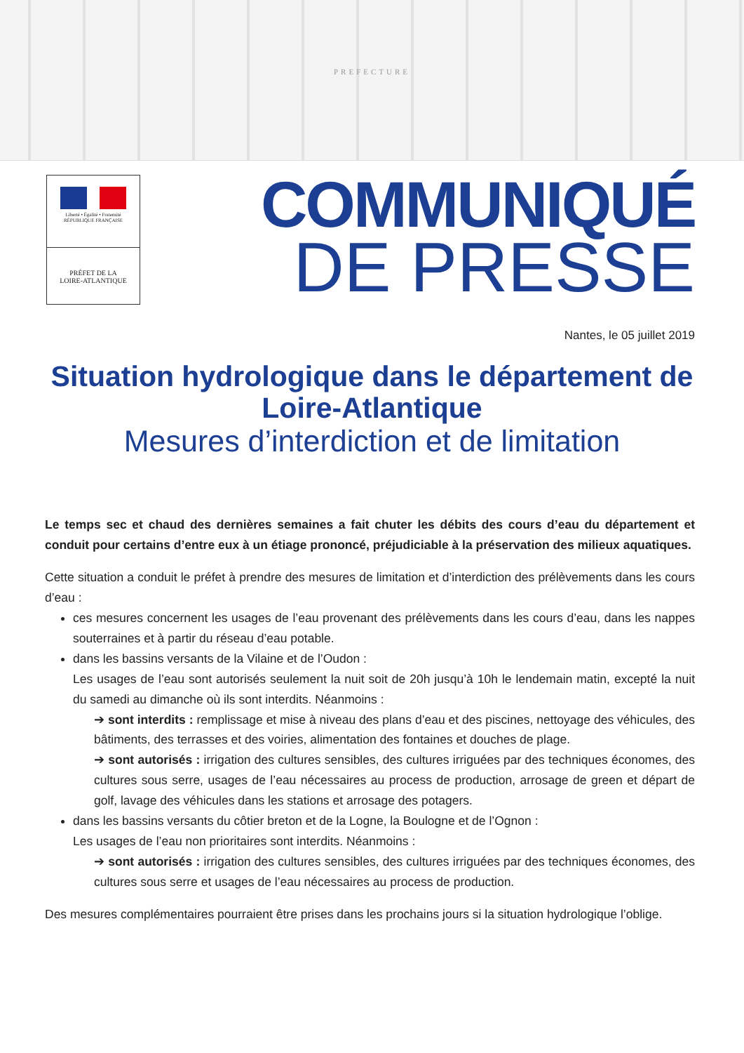PREFECTURE
Liberté • Égalité • Fraternité
RÉPUBLIQUE FRANÇAISE
PRÉFET DE LA
LOIRE-ATLANTIQUE
COMMUNIQUÉ
DE PRESSE
Nantes, le 05 juillet 2019
Situation hydrologique dans le département de Loire-Atlantique
Mesures d’interdiction et de limitation
Le temps sec et chaud des dernières semaines a fait chuter les débits des cours d’eau du département et conduit pour certains d’entre eux à un étiage prononcé, préjudiciable à la préservation des milieux aquatiques.
Cette situation a conduit le préfet à prendre des mesures de limitation et d’interdiction des prélèvements dans les cours d’eau :
ces mesures concernent les usages de l’eau provenant des prélèvements dans les cours d’eau, dans les nappes souterraines et à partir du réseau d’eau potable.
dans les bassins versants de la Vilaine et de l’Oudon :
Les usages de l’eau sont autorisés seulement la nuit soit de 20h jusqu’à 10h le lendemain matin, excepté la nuit du samedi au dimanche où ils sont interdits. Néanmoins :
➔ sont interdits : remplissage et mise à niveau des plans d’eau et des piscines, nettoyage des véhicules, des bâtiments, des terrasses et des voiries, alimentation des fontaines et douches de plage.
➔ sont autorisés : irrigation des cultures sensibles, des cultures irriguées par des techniques économes, des cultures sous serre, usages de l’eau nécessaires au process de production, arrosage de green et départ de golf, lavage des véhicules dans les stations et arrosage des potagers.
dans les bassins versants du côtier breton et de la Logne, la Boulogne et de l’Ognon :
Les usages de l’eau non prioritaires sont interdits. Néanmoins :
➔ sont autorisés : irrigation des cultures sensibles, des cultures irriguées par des techniques économes, des cultures sous serre et usages de l’eau nécessaires au process de production.
Des mesures complémentaires pourraient être prises dans les prochains jours si la situation hydrologique l’oblige.